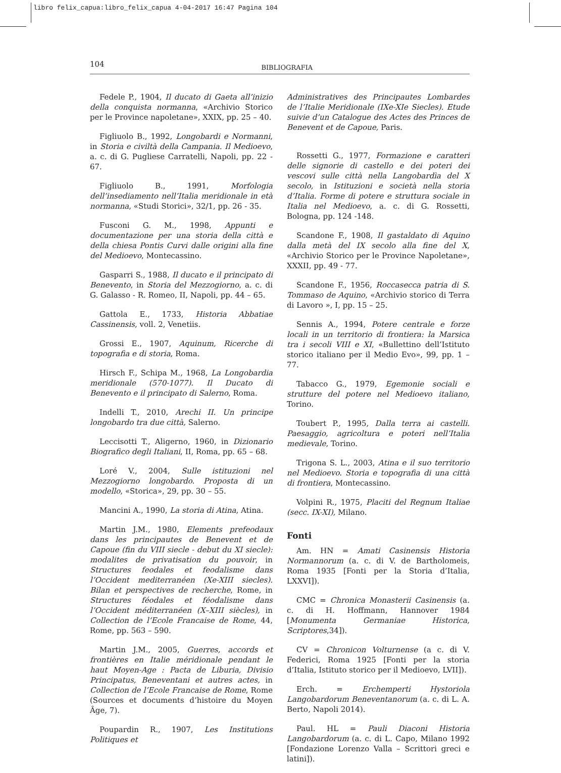libro felix_capua:libro_felix_capua 4-04-2017 16:47 Pagina 104
104
BIBLIOGRAFIA
Fedele P., 1904, Il ducato di Gaeta all’inizio della conquista normanna, «Archivio Storico per le Province napoletane», XXIX, pp. 25 – 40.
Figliuolo B., 1992, Longobardi e Normanni, in Storia e civiltà della Campania. Il Medioevo, a. c. di G. Pugliese Carratelli, Napoli, pp. 22 - 67.
Figliuolo B., 1991, Morfologia dell’insediamento nell’Italia meridionale in età normanna, «Studi Storici», 32/1, pp. 26 - 35.
Fusconi G. M., 1998, Appunti e documentazione per una storia della città e della chiesa Pontis Curvi dalle origini alla fine del Medioevo, Montecassino.
Gasparri S., 1988, Il ducato e il principato di Benevento, in Storia del Mezzogiorno, a. c. di G. Galasso - R. Romeo, II, Napoli, pp. 44 – 65.
Gattola E., 1733, Historia Abbatiae Cassinensis, voll. 2, Venetiis.
Grossi E., 1907, Aquinum, Ricerche di topografia e di storia, Roma.
Hirsch F., Schipa M., 1968, La Longobardia meridionale (570-1077). Il Ducato di Benevento e il principato di Salerno, Roma.
Indelli T., 2010, Arechi II. Un principe longobardo tra due città, Salerno.
Leccisotti T., Aligerno, 1960, in Dizionario Biografico degli Italiani, II, Roma, pp. 65 – 68.
Loré V., 2004, Sulle istituzioni nel Mezzogiorno longobardo. Proposta di un modello, «Storica», 29, pp. 30 – 55.
Mancini A., 1990, La storia di Atina, Atina.
Martin J.M., 1980, Elements prefeodaux dans les principautes de Benevent et de Capoue (fin du VIII siecle - debut du XI siecle): modalites de privatisation du pouvoir, in Structures feodales et feodalisme dans l’Occident mediterranéen (Xe-XIII siecles). Bilan et perspectives de recherche, Rome, in Structures féodales et féodalisme dans l’Occident méditerranéen (X–XIII siècles), in Collection de l’Ecole Francaise de Rome, 44, Rome, pp. 563 – 590.
Martin J.M., 2005, Guerres, accords et frontières en Italie méridionale pendant le haut Moyen-Age : Pacta de Liburia, Divisio Principatus, Beneventani et autres actes, in Collection de l’Ecole Francaise de Rome, Rome (Sources et documents d’histoire du Moyen Âge, 7).
Poupardin R., 1907, Les Institutions Politiques et
Administratives des Principautes Lombardes de l’Italie Meridionale (IXe-XIe Siecles). Etude suivie d’un Catalogue des Actes des Princes de Benevent et de Capoue, Paris.
Rossetti G., 1977, Formazione e caratteri delle signorie di castello e dei poteri dei vescovi sulle città nella Langobardìa del X secolo, in Istituzioni e società nella storia d’Italia. Forme di potere e struttura sociale in Italia nel Medioevo, a. c. di G. Rossetti, Bologna, pp. 124 -148.
Scandone F., 1908, Il gastaldato di Aquino dalla metà del IX secolo alla fine del X, «Archivio Storico per le Province Napoletane», XXXII, pp. 49 - 77.
Scandone F., 1956, Roccasecca patria di S. Tommaso de Aquino, «Archivio storico di Terra di Lavoro », I, pp. 15 – 25.
Sennis A., 1994, Potere centrale e forze locali in un territorio di frontiera: la Marsica tra i secoli VIII e XI, «Bullettino dell’Istituto storico italiano per il Medio Evo», 99, pp. 1 – 77.
Tabacco G., 1979, Egemonie sociali e strutture del potere nel Medioevo italiano, Torino.
Toubert P., 1995, Dalla terra ai castelli. Paesaggio, agricoltura e poteri nell’Italia medievale, Torino.
Trigona S. L., 2003, Atina e il suo territorio nel Medioevo. Storia e topografia di una città di frontiera, Montecassino.
Volpini R., 1975, Placiti del Regnum Italiae (secc. IX-XI), Milano.
Fonti
Am. HN = Amati Casinensis Historia Normannorum (a. c. di V. de Bartholomeis, Roma 1935 [Fonti per la Storia d’Italia, LXXVI]).
CMC = Chronica Monasterii Casinensis (a. c. di H. Hoffmann, Hannover 1984 [Monumenta Germaniae Historica, Scriptores,34]).
CV = Chronicon Volturnense (a c. di V. Federici, Roma 1925 [Fonti per la storia d’Italia, Istituto storico per il Medioevo, LVII]).
Erch. = Erchemperti Hystoriola Langobardorum Beneventanorum (a. c. di L. A. Berto, Napoli 2014).
Paul. HL = Pauli Diaconi Historia Langobardorum (a. c. di L. Capo, Milano 1992 [Fondazione Lorenzo Valla – Scrittori greci e latini]).